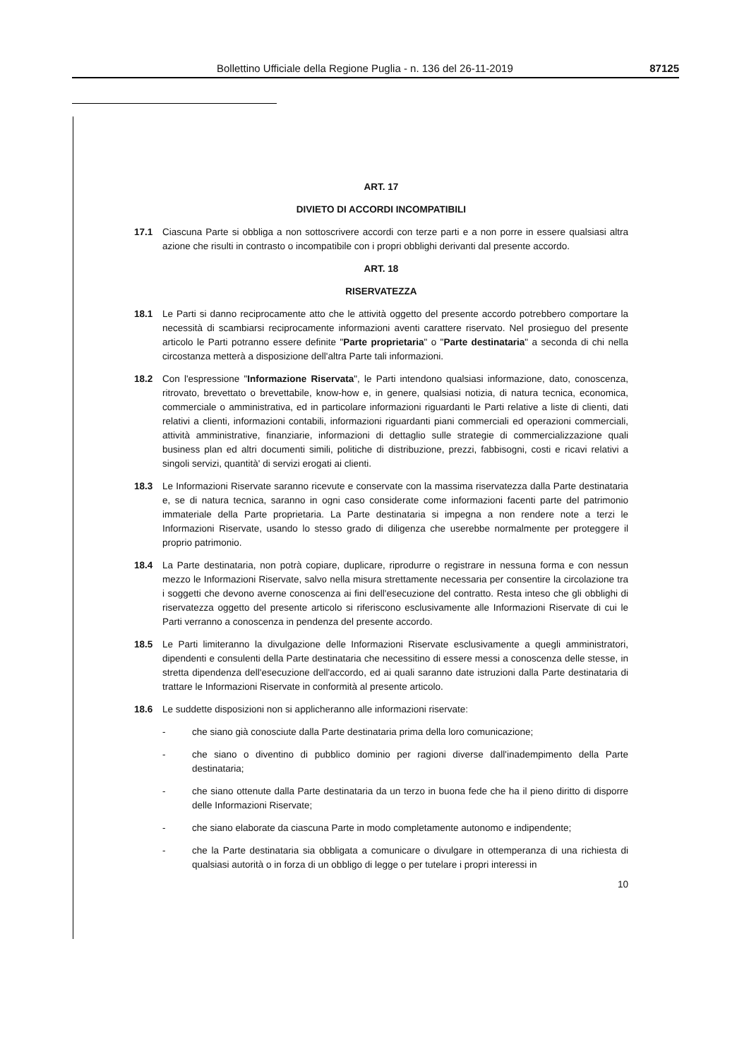Bollettino Ufficiale della Regione Puglia - n. 136 del 26-11-2019 87125
ART. 17
DIVIETO DI ACCORDI INCOMPATIBILI
17.1 Ciascuna Parte si obbliga a non sottoscrivere accordi con terze parti e a non porre in essere qualsiasi altra azione che risulti in contrasto o incompatibile con i propri obblighi derivanti dal presente accordo.
ART. 18
RISERVATEZZA
18.1 Le Parti si danno reciprocamente atto che le attività oggetto del presente accordo potrebbero comportare la necessità di scambiarsi reciprocamente informazioni aventi carattere riservato. Nel prosieguo del presente articolo le Parti potranno essere definite "Parte proprietaria" o "Parte destinataria" a seconda di chi nella circostanza metterà a disposizione dell'altra Parte tali informazioni.
18.2 Con l'espressione "Informazione Riservata", le Parti intendono qualsiasi informazione, dato, conoscenza, ritrovato, brevettato o brevettabile, know-how e, in genere, qualsiasi notizia, di natura tecnica, economica, commerciale o amministrativa, ed in particolare informazioni riguardanti le Parti relative a liste di clienti, dati relativi a clienti, informazioni contabili, informazioni riguardanti piani commerciali ed operazioni commerciali, attività amministrative, finanziarie, informazioni di dettaglio sulle strategie di commercializzazione quali business plan ed altri documenti simili, politiche di distribuzione, prezzi, fabbisogni, costi e ricavi relativi a singoli servizi, quantità' di servizi erogati ai clienti.
18.3 Le Informazioni Riservate saranno ricevute e conservate con la massima riservatezza dalla Parte destinataria e, se di natura tecnica, saranno in ogni caso considerate come informazioni facenti parte del patrimonio immateriale della Parte proprietaria. La Parte destinataria si impegna a non rendere note a terzi le Informazioni Riservate, usando lo stesso grado di diligenza che userebbe normalmente per proteggere il proprio patrimonio.
18.4 La Parte destinataria, non potrà copiare, duplicare, riprodurre o registrare in nessuna forma e con nessun mezzo le Informazioni Riservate, salvo nella misura strettamente necessaria per consentire la circolazione tra i soggetti che devono averne conoscenza ai fini dell'esecuzione del contratto. Resta inteso che gli obblighi di riservatezza oggetto del presente articolo si riferiscono esclusivamente alle Informazioni Riservate di cui le Parti verranno a conoscenza in pendenza del presente accordo.
18.5 Le Parti limiteranno la divulgazione delle Informazioni Riservate esclusivamente a quegli amministratori, dipendenti e consulenti della Parte destinataria che necessitino di essere messi a conoscenza delle stesse, in stretta dipendenza dell'esecuzione dell'accordo, ed ai quali saranno date istruzioni dalla Parte destinataria di trattare le Informazioni Riservate in conformità al presente articolo.
18.6 Le suddette disposizioni non si applicheranno alle informazioni riservate:
- che siano già conosciute dalla Parte destinataria prima della loro comunicazione;
- che siano o diventino di pubblico dominio per ragioni diverse dall'inadempimento della Parte destinataria;
- che siano ottenute dalla Parte destinataria da un terzo in buona fede che ha il pieno diritto di disporre delle Informazioni Riservate;
- che siano elaborate da ciascuna Parte in modo completamente autonomo e indipendente;
- che la Parte destinataria sia obbligata a comunicare o divulgare in ottemperanza di una richiesta di qualsiasi autorità o in forza di un obbligo di legge o per tutelare i propri interessi in
10